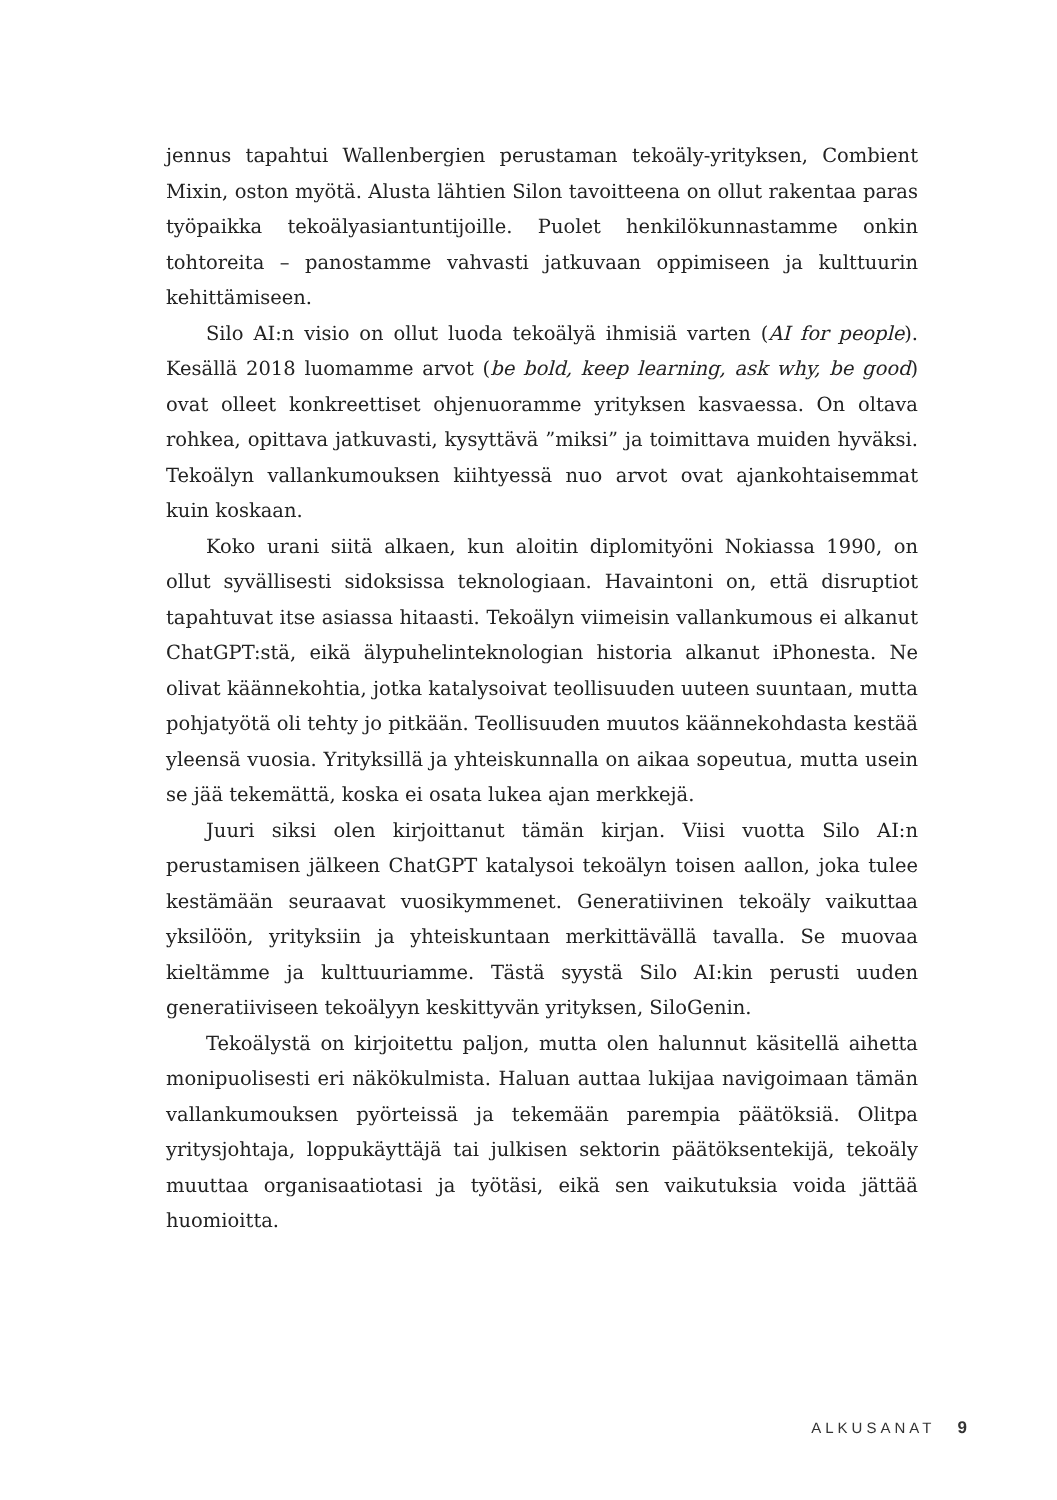jennus tapahtui Wallenbergien perustaman tekoäly-yrityksen, Combient Mixin, oston myötä. Alusta lähtien Silon tavoitteena on ollut rakentaa paras työpaikka tekoälyasiantuntijoille. Puolet henkilökunnastamme onkin tohtoreita – panostamme vahvasti jatkuvaan oppimiseen ja kulttuurin kehittämiseen.
Silo AI:n visio on ollut luoda tekoälyä ihmisiä varten (AI for people). Kesällä 2018 luomamme arvot (be bold, keep learning, ask why, be good) ovat olleet konkreettiset ohjenuoramme yrityksen kasvaessa. On oltava rohkea, opittava jatkuvasti, kysyttävä ”miksi” ja toimittava muiden hyväksi. Tekoälyn vallankumouksen kiihtyessä nuo arvot ovat ajankohtaisemmat kuin koskaan.
Koko urani siitä alkaen, kun aloitin diplomityöni Nokiassa 1990, on ollut syvällisesti sidoksissa teknologiaan. Havaintoni on, että disruptiot tapahtuvat itse asiassa hitaasti. Tekoälyn viimeisin vallankumous ei alkanut ChatGPT:stä, eikä älypuhelinteknologian historia alkanut iPhonesta. Ne olivat käännekohtia, jotka katalysoivat teollisuuden uuteen suuntaan, mutta pohjatyötä oli tehty jo pitkään. Teollisuuden muutos käännekohdasta kestää yleensä vuosia. Yrityksillä ja yhteiskunnalla on aikaa sopeutua, mutta usein se jää tekemättä, koska ei osata lukea ajan merkkejä.
Juuri siksi olen kirjoittanut tämän kirjan. Viisi vuotta Silo AI:n perustamisen jälkeen ChatGPT katalysoi tekoälyn toisen aallon, joka tulee kestämään seuraavat vuosikymmenet. Generatiivinen tekoäly vaikuttaa yksilöön, yrityksiin ja yhteiskuntaan merkittävällä tavalla. Se muovaa kieltämme ja kulttuuriamme. Tästä syystä Silo AI:kin perusti uuden generatiiviseen tekoälyyn keskittyvän yrityksen, SiloGenin.
Tekoälystä on kirjoitettu paljon, mutta olen halunnut käsitellä aihetta monipuolisesti eri näkökulmista. Haluan auttaa lukijaa navigoimaan tämän vallankumouksen pyörteissä ja tekemään parempia päätöksiä. Olitpa yritysjohtaja, loppukäyttäjä tai julkisen sektorin päätöksentekijä, tekoäly muuttaa organisaatiotasi ja työtäsi, eikä sen vaikutuksia voida jättää huomioitta.
ALKUSANAT 9